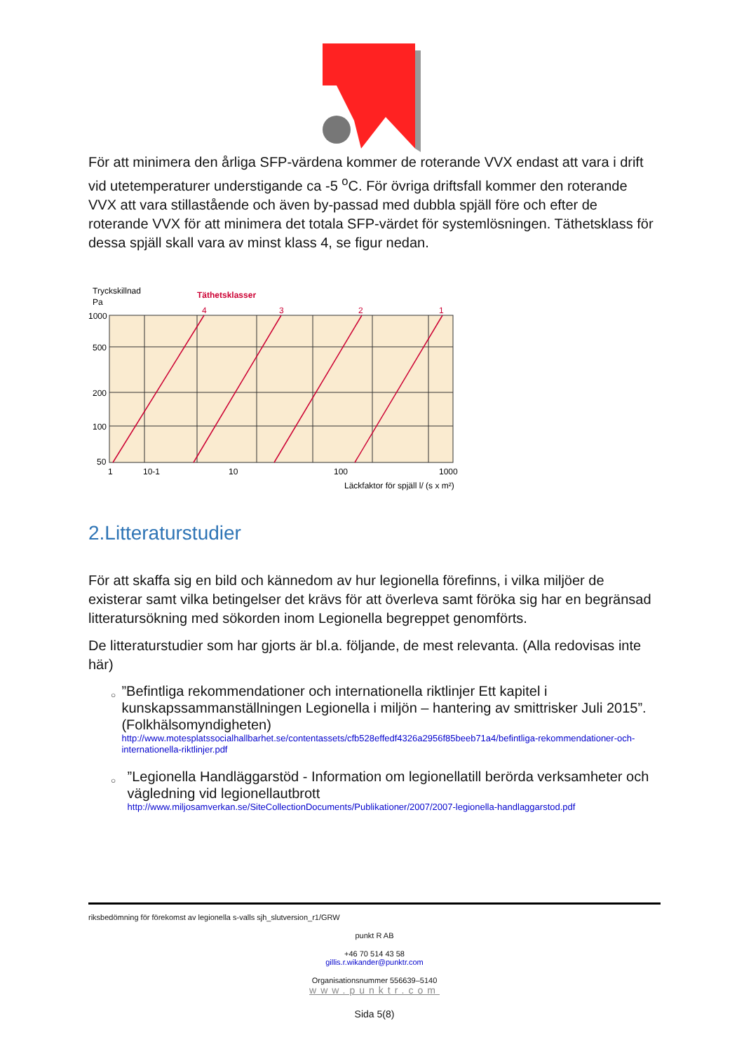För att minimera den årliga SFP-värdena kommer de roterande VVX endast att vara i drift vid utetemperaturer understigande ca -5 <sup>o</sup>C. För övriga driftsfall kommer den roterande VVX att vara stillastående och även by-passad med dubbla spjäll före och efter de roterande VVX för att minimera det totala SFP-värdet för systemlösningen. Täthetsklass för dessa spjäll skall vara av minst klass 4, se figur nedan.
Tryckskillnad
Pa
Täthetsklasser
4
3
2
1
1000
500
200
100
50
1
10-1
10
100
1000
Läckfaktor för spjäll l/ (s x m²)
2.Litteraturstudier
För att skaffa sig en bild och kännedom av hur legionella förefinns, i vilka miljöer de existerar samt vilka betingelser det krävs för att överleva samt föröka sig har en begränsad litteratursökning med sökorden inom Legionella begreppet genomförts.
De litteraturstudier som har gjorts är bl.a. följande, de mest relevanta. (Alla redovisas inte här)
○
”Befintliga rekommendationer och internationella riktlinjer Ett kapitel i kunskapssammanställningen Legionella i miljön – hantering av smittrisker Juli 2015”. (Folkhälsomyndigheten)
http://www.motesplatssocialhallbarhet.se/contentassets/cfb528effedf4326a2956f85beeb71a4/befintliga-rekommendationer-och-internationella-riktlinjer.pdf
○
”Legionella Handläggarstöd - Information om legionellatill berörda verksamheter och vägledning vid legionellautbrott
http://www.miljosamverkan.se/SiteCollectionDocuments/Publikationer/2007/2007-legionella-handlaggarstod.pdf
riksbedömning för förekomst av legionella s-valls sjh_slutversion_r1/GRW
punkt R AB
+46 70 514 43 58
gillis.r.wikander@punktr.com
Organisationsnummer 556639–5140
www.punktr.com
Sida 5(8)